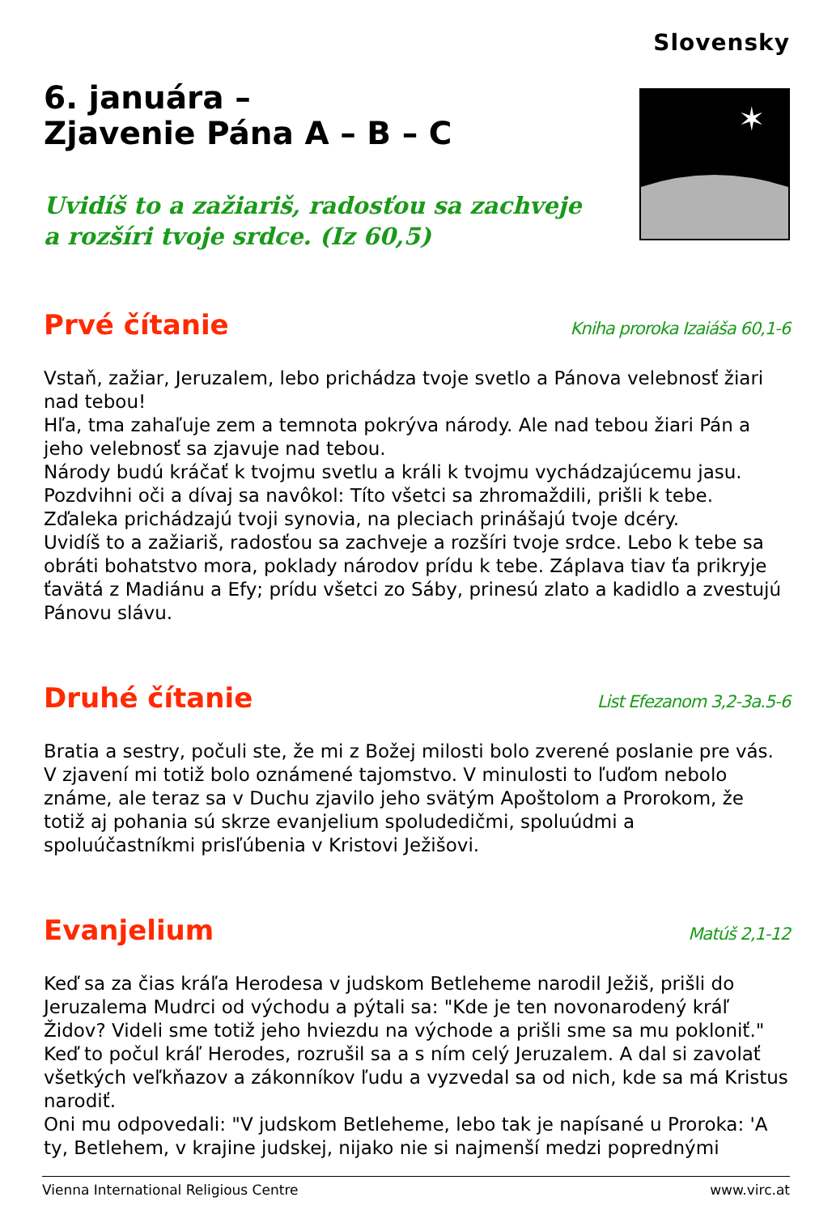Slovensky
6. januára –
Zjavenie Pána A – B – C
Uvidíš to a zažiariš, radosťou sa zachveje
a rozšíri tvoje srdce. (Iz 60,5)
✶
Prvé čítanie
Kniha proroka Izaiáša 60,1-6
Vstaň, zažiar, Jeruzalem, lebo prichádza tvoje svetlo a Pánova velebnosť žiari nad tebou!
Hľa, tma zahaľuje zem a temnota pokrýva národy. Ale nad tebou žiari Pán a jeho velebnosť sa zjavuje nad tebou.
Národy budú kráčať k tvojmu svetlu a králi k tvojmu vychádzajúcemu jasu.
Pozdvihni oči a dívaj sa navôkol: Títo všetci sa zhromaždili, prišli k tebe.
Zďaleka prichádzajú tvoji synovia, na pleciach prinášajú tvoje dcéry.
Uvidíš to a zažiariš, radosťou sa zachveje a rozšíri tvoje srdce. Lebo k tebe sa obráti bohatstvo mora, poklady národov prídu k tebe. Záplava tiav ťa prikryje ťavätá z Madiánu a Efy; prídu všetci zo Sáby, prinesú zlato a kadidlo a zvestujú Pánovu slávu.
Druhé čítanie
List Efezanom 3,2-3a.5-6
Bratia a sestry, počuli ste, že mi z Božej milosti bolo zverené poslanie pre vás. V zjavení mi totiž bolo oznámené tajomstvo. V minulosti to ľuďom nebolo známe, ale teraz sa v Duchu zjavilo jeho svätým Apoštolom a Prorokom, že totiž aj pohania sú skrze evanjelium spoludedičmi, spoluúdmi a spoluúčastníkmi prisľúbenia v Kristovi Ježišovi.
Evanjelium
Matúš 2,1-12
Keď sa za čias kráľa Herodesa v judskom Betleheme narodil Ježiš, prišli do Jeruzalema Mudrci od východu a pýtali sa: "Kde je ten novonarodený kráľ Židov? Videli sme totiž jeho hviezdu na východe a prišli sme sa mu pokloniť."
Keď to počul kráľ Herodes, rozrušil sa a s ním celý Jeruzalem. A dal si zavolať všetkých veľkňazov a zákonníkov ľudu a vyzvedal sa od nich, kde sa má Kristus narodiť.
Oni mu odpovedali: "V judskom Betleheme, lebo tak je napísané u Proroka: 'A ty, Betlehem, v krajine judskej, nijako nie si najmenší medzi poprednými
Vienna International Religious Centre www.virc.at